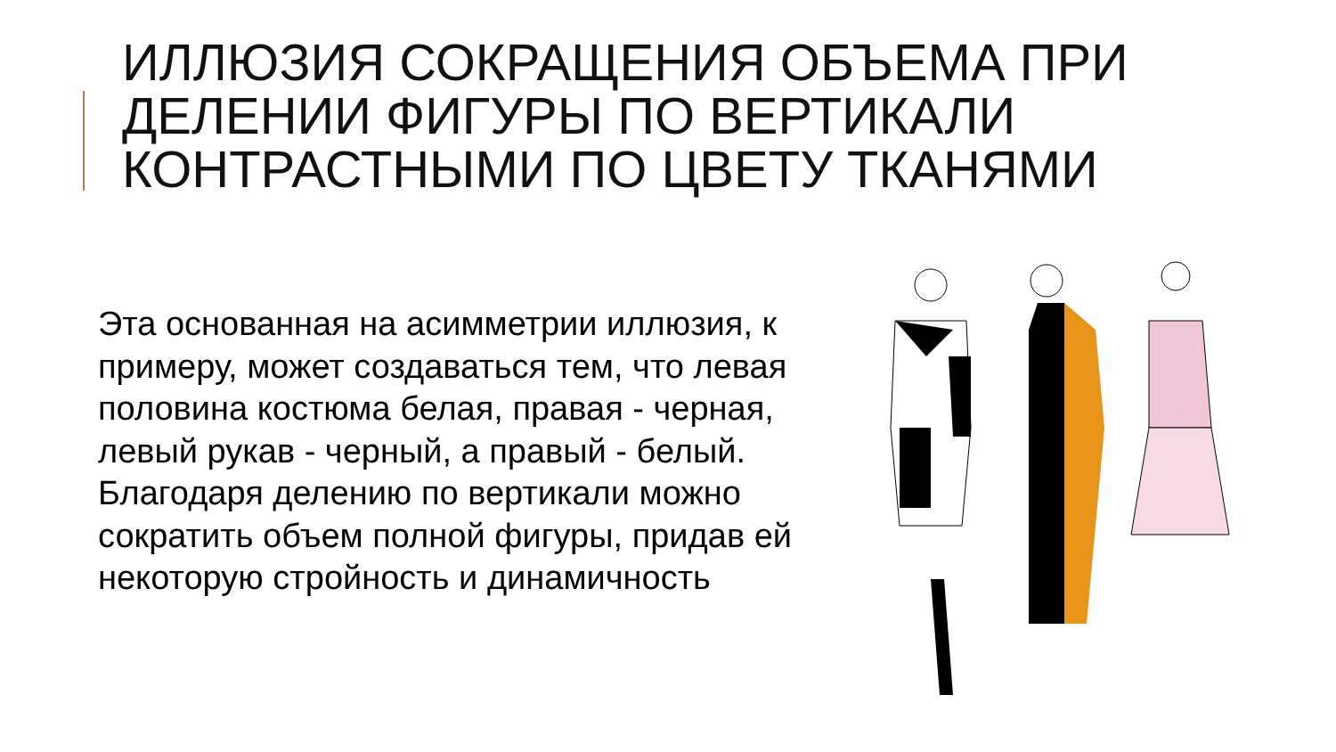ИЛЛЮЗИЯ СОКРАЩЕНИЯ ОБЪЕМА ПРИ ДЕЛЕНИИ ФИГУРЫ ПО ВЕРТИКАЛИ КОНТРАСТНЫМИ ПО ЦВЕТУ ТКАНЯМИ
Эта основанная на асимметрии иллюзия, к примеру, может создаваться тем, что левая половина костюма белая, правая - черная, левый рукав - черный, а правый - белый. Благодаря делению по вертикали можно сократить объем полной фигуры, придав ей некоторую стройность и динамичность